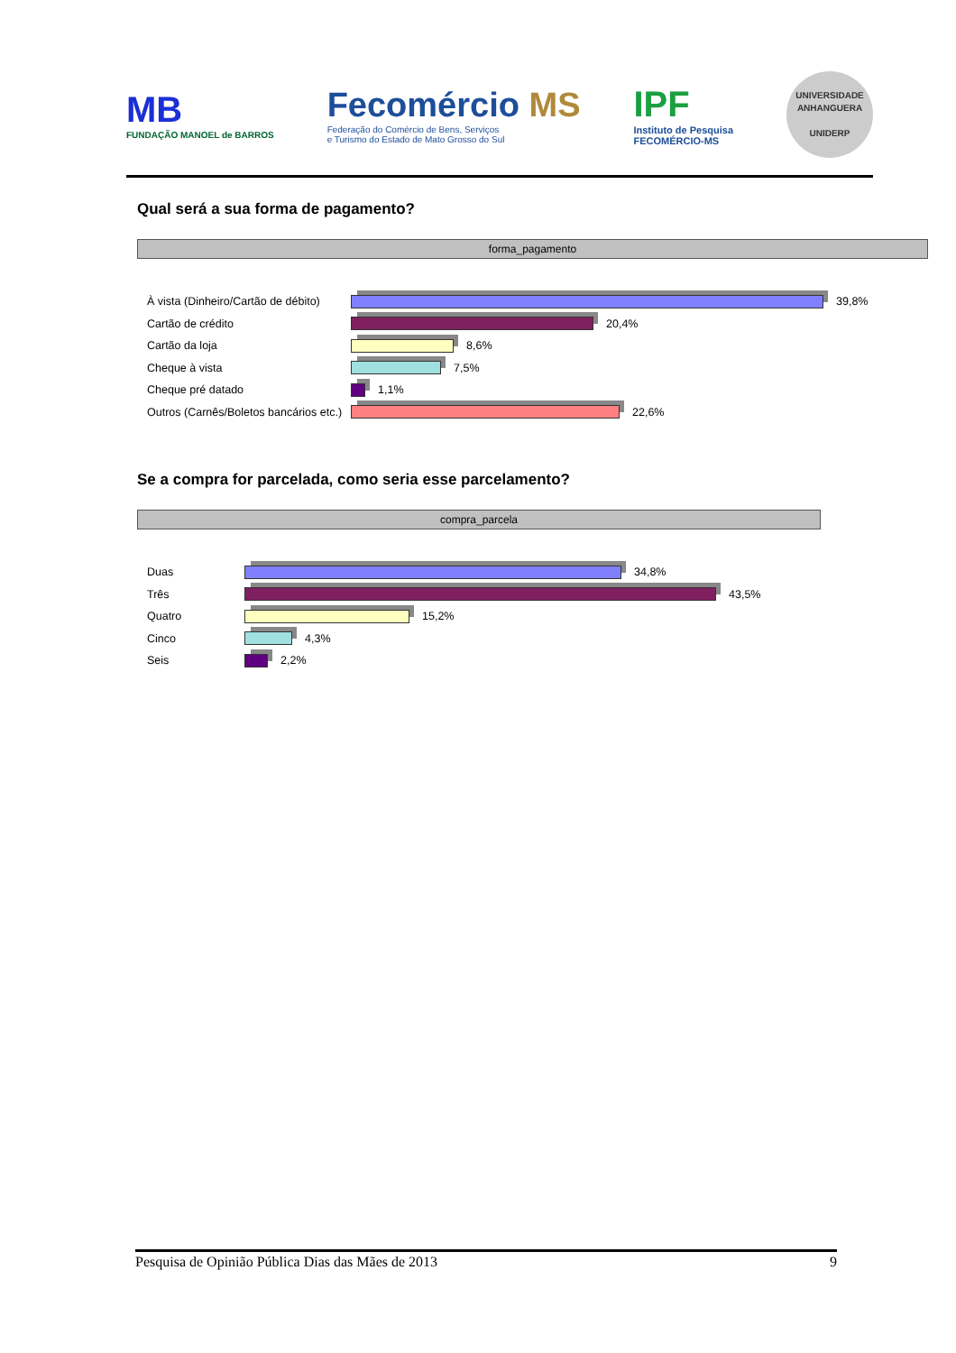MB
FUNDAÇÃO MANOEL de BARROS
Fecomércio MS
Federação do Comércio de Bens, Serviços
e Turismo do Estado de Mato Grosso do Sul
IPF
Instituto de Pesquisa
FECOMÉRCIO-MS
UNIVERSIDADE
ANHANGUERA
UNIDERP
Qual será a sua forma de pagamento?
forma_pagamento
À vista (Dinheiro/Cartão de débito)
39,8%
Cartão de crédito 20,4%
Cartão da loja 8,6%
Cheque à vista 7,5%
Cheque pré datado 1,1%
Outros (Carnês/Boletos bancários etc.)
22,6%
Se a compra for parcelada, como seria esse parcelamento?
compra_parcela
Duas 34,8%
Três 43,5%
Quatro 15,2%
Cinco 4,3%
Seis 2,2%
Pesquisa de Opinião Pública Dias das Mães de 2013 9